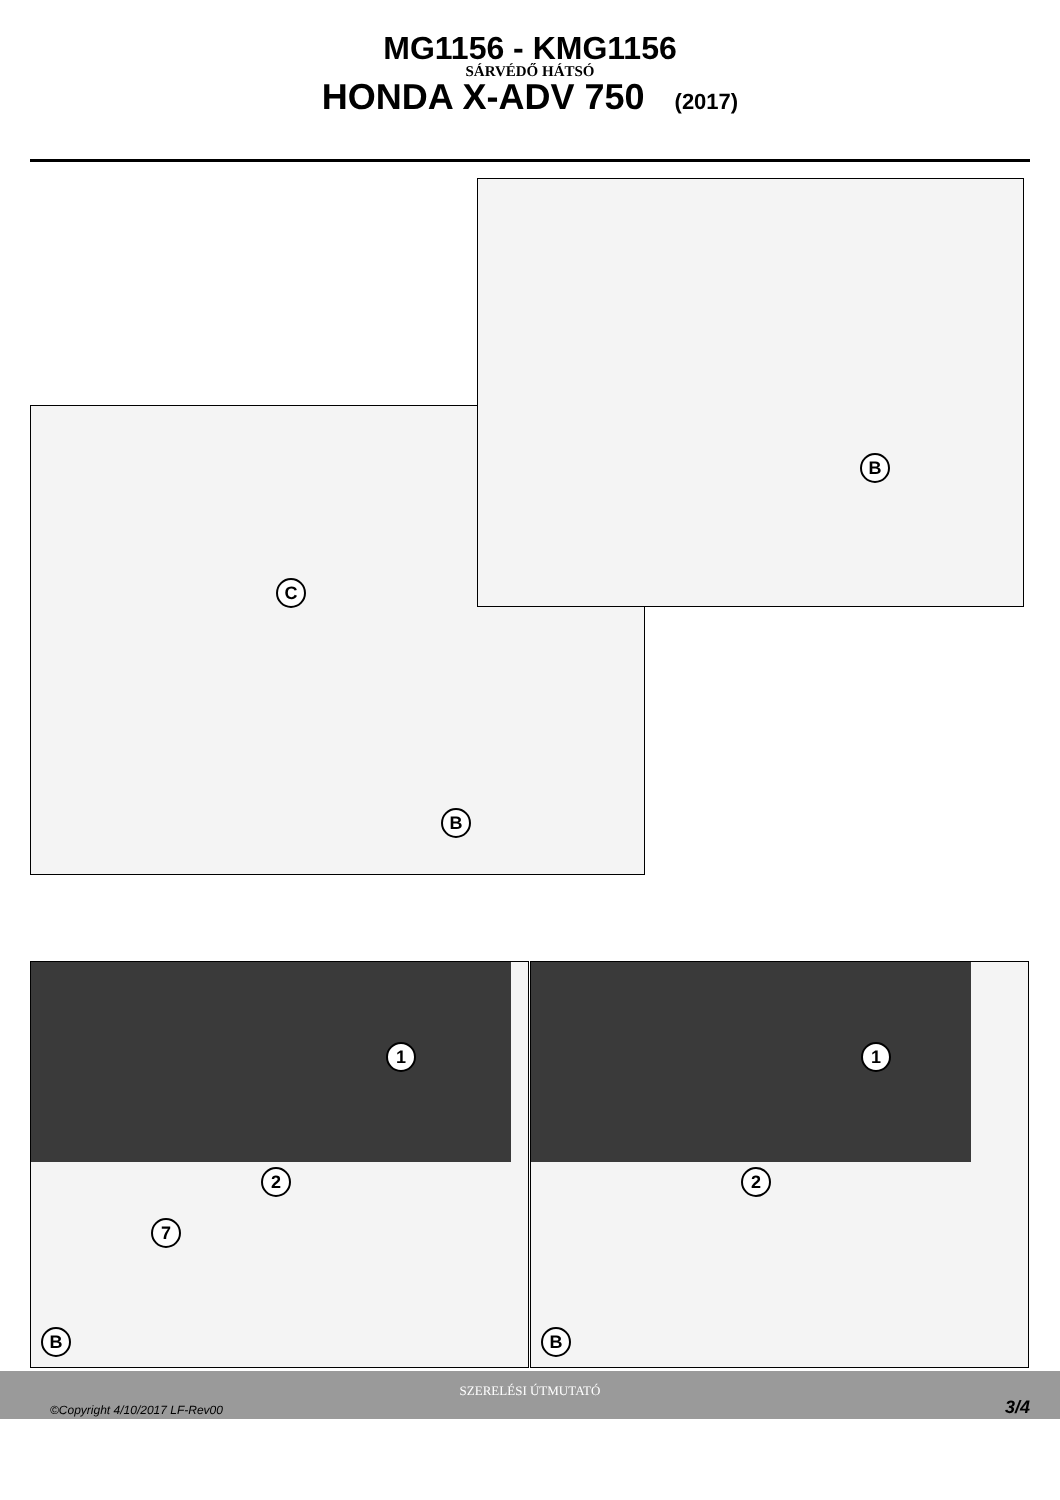MG1156 - KMG1156
SÁRVÉDŐ HÁTSÓ
HONDA X-ADV 750 (2017)
C
B
B
1
2
7
B
1
2
B
SZERELÉSI ÚTMUTATÓ
©Copyright 4/10/2017 LF-Rev00 3/4